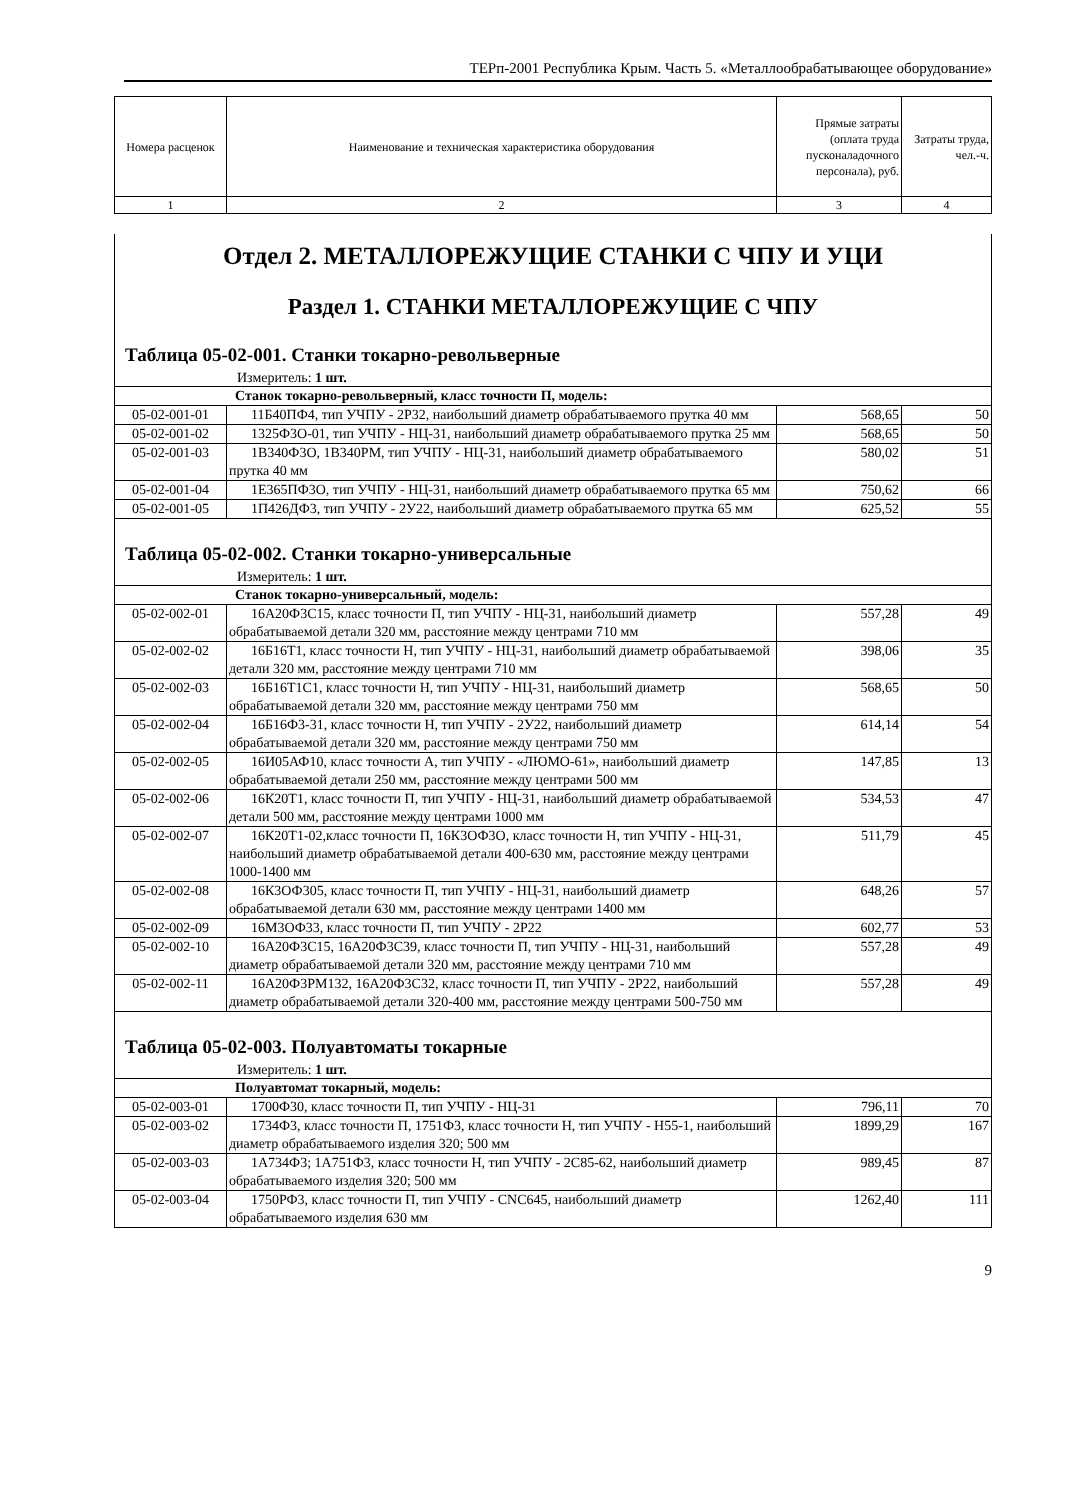ТЕРп-2001 Республика Крым. Часть 5. «Металлообрабатывающее оборудование»
| Номера расценок | Наименование и техническая характеристика оборудования | Прямые затраты (оплата труда пусконаладочного персонала), руб. | Затраты труда, чел.-ч. |
| --- | --- | --- | --- |
| 1 | 2 | 3 | 4 |
Отдел 2. МЕТАЛЛОРЕЖУЩИЕ СТАНКИ С ЧПУ И УЦИ
Раздел 1. СТАНКИ МЕТАЛЛОРЕЖУЩИЕ С ЧПУ
Таблица 05-02-001. Станки токарно-револьверные
Измеритель: 1 шт.
| Станок токарно-револьверный, класс точности П, модель: | | | |
| 05-02-001-01 | 11Б40ПФ4, тип УЧПУ - 2Р32, наибольший диаметр обрабатываемого прутка 40 мм | 568,65 | 50 |
| 05-02-001-02 | 1325Ф3О-01, тип УЧПУ - НЦ-31, наибольший диаметр обрабатываемого прутка 25 мм | 568,65 | 50 |
| 05-02-001-03 | 1В340Ф3О, 1В340РМ, тип УЧПУ - НЦ-31, наибольший диаметр обрабатываемого прутка 40 мм | 580,02 | 51 |
| 05-02-001-04 | 1Е365ПФ3О, тип УЧПУ - НЦ-31, наибольший диаметр обрабатываемого прутка 65 мм | 750,62 | 66 |
| 05-02-001-05 | 1П426ДФ3, тип УЧПУ - 2У22, наибольший диаметр обрабатываемого прутка 65 мм | 625,52 | 55 |
Таблица 05-02-002. Станки токарно-универсальные
Измеритель: 1 шт.
| Станок токарно-универсальный, модель: | | | |
| 05-02-002-01 | 16А20Ф3С15, класс точности П, тип УЧПУ - НЦ-31, наибольший диаметр обрабатываемой детали 320 мм, расстояние между центрами 710 мм | 557,28 | 49 |
| 05-02-002-02 | 16Б16Т1, класс точности Н, тип УЧПУ - НЦ-31, наибольший диаметр обрабатываемой детали 320 мм, расстояние между центрами 710 мм | 398,06 | 35 |
| 05-02-002-03 | 16Б16Т1С1, класс точности Н, тип УЧПУ - НЦ-31, наибольший диаметр обрабатываемой детали 320 мм, расстояние между центрами 750 мм | 568,65 | 50 |
| 05-02-002-04 | 16Б16Ф3-31, класс точности Н, тип УЧПУ - 2У22, наибольший диаметр обрабатываемой детали 320 мм, расстояние между центрами 750 мм | 614,14 | 54 |
| 05-02-002-05 | 16И05АФ10, класс точности А, тип УЧПУ - «ЛЮМО-61», наибольший диаметр обрабатываемой детали 250 мм, расстояние между центрами 500 мм | 147,85 | 13 |
| 05-02-002-06 | 16К20Т1, класс точности П, тип УЧПУ - НЦ-31, наибольший диаметр обрабатываемой детали 500 мм, расстояние между центрами 1000 мм | 534,53 | 47 |
| 05-02-002-07 | 16К20Т1-02,класс точности П, 16К3ОФ3О, класс точности Н, тип УЧПУ - НЦ-31, наибольший диаметр обрабатываемой детали 400-630 мм, расстояние между центрами 1000-1400 мм | 511,79 | 45 |
| 05-02-002-08 | 16К3ОФ305, класс точности П, тип УЧПУ - НЦ-31, наибольший диаметр обрабатываемой детали 630 мм, расстояние между центрами 1400 мм | 648,26 | 57 |
| 05-02-002-09 | 16М3ОФ33, класс точности П, тип УЧПУ - 2Р22 | 602,77 | 53 |
| 05-02-002-10 | 16А20Ф3С15, 16А20Ф3С39, класс точности П, тип УЧПУ - НЦ-31, наибольший диаметр обрабатываемой детали 320 мм, расстояние между центрами 710 мм | 557,28 | 49 |
| 05-02-002-11 | 16А20Ф3РМ132, 16А20Ф3С32, класс точности П, тип УЧПУ - 2Р22, наибольший диаметр обрабатываемой детали 320-400 мм, расстояние между центрами 500-750 мм | 557,28 | 49 |
Таблица 05-02-003. Полуавтоматы токарные
Измеритель: 1 шт.
| Полуавтомат токарный, модель: | | | |
| 05-02-003-01 | 1700Ф30, класс точности П, тип УЧПУ - НЦ-31 | 796,11 | 70 |
| 05-02-003-02 | 1734Ф3, класс точности П, 1751Ф3, класс точности Н, тип УЧПУ - Н55-1, наибольший диаметр обрабатываемого изделия 320; 500 мм | 1899,29 | 167 |
| 05-02-003-03 | 1А734Ф3; 1А751Ф3, класс точности Н, тип УЧПУ - 2С85-62, наибольший диаметр обрабатываемого изделия 320; 500 мм | 989,45 | 87 |
| 05-02-003-04 | 1750РФ3, класс точности П, тип УЧПУ - CNC645, наибольший диаметр обрабатываемого изделия 630 мм | 1262,40 | 111 |
9